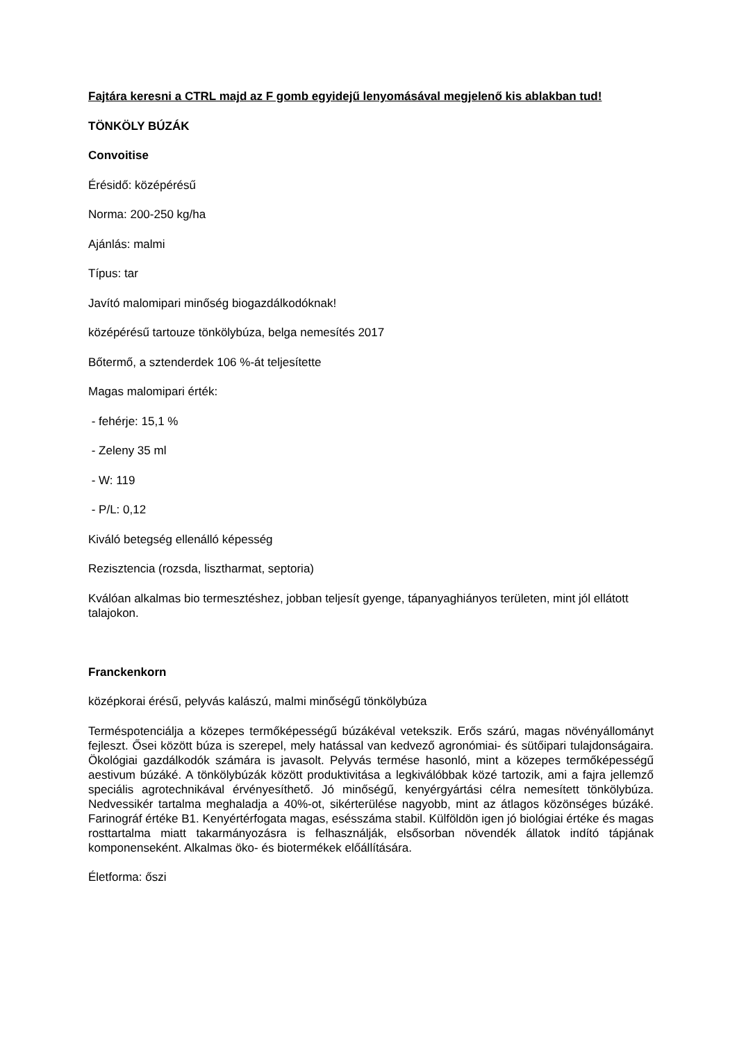Fajtára keresni a CTRL majd az F gomb egyidejű lenyomásával megjelenő kis ablakban tud!
TÖNKÖLY BÚZÁK
Convoitise
Érésidő: középérésű
Norma: 200-250 kg/ha
Ajánlás: malmi
Típus: tar
Javító malomipari minőség biogazdálkodóknak!
középérésű tartouze tönkölybúza, belga nemesítés 2017
Bőtermő, a sztenderdek 106 %-át teljesítette
Magas malomipari érték:
- fehérje: 15,1 %
- Zeleny 35 ml
- W: 119
- P/L: 0,12
Kiváló betegség ellenálló képesség
Rezisztencia (rozsda, lisztharmat, septoria)
Kválóan alkalmas bio termesztéshez, jobban teljesít gyenge, tápanyaghiányos területen, mint jól ellátott talajokon.
Franckenkorn
középkorai érésű, pelyvás kalászú, malmi minőségű tönkölybúza
Terméspotenciálja a közepes termőképességű búzákéval vetekszik. Erős szárú, magas növényállományt fejleszt. Ősei között búza is szerepel, mely hatással van kedvező agronómiai- és sütőipari tulajdonságaira. Ökológiai gazdálkodók számára is javasolt. Pelyvás termése hasonló, mint a közepes termőképességű aestivum búzáké. A tönkölybúzák között produktivitása a legkiválóbbak közé tartozik, ami a fajra jellemző speciális agrotechnikával érvényesíthető. Jó minőségű, kenyérgyártási célra nemesített tönkölybúza. Nedvessikér tartalma meghaladja a 40%-ot, sikérterülése nagyobb, mint az átlagos közönséges búzáké. Farinográf értéke B1. Kenyértérfogata magas, esésszáma stabil. Külföldön igen jó biológiai értéke és magas rosttartalma miatt takarmányozásra is felhasználják, elsősorban növendék állatok indító tápjának komponenseként. Alkalmas öko- és biotermékek előállítására.
Életforma: őszi